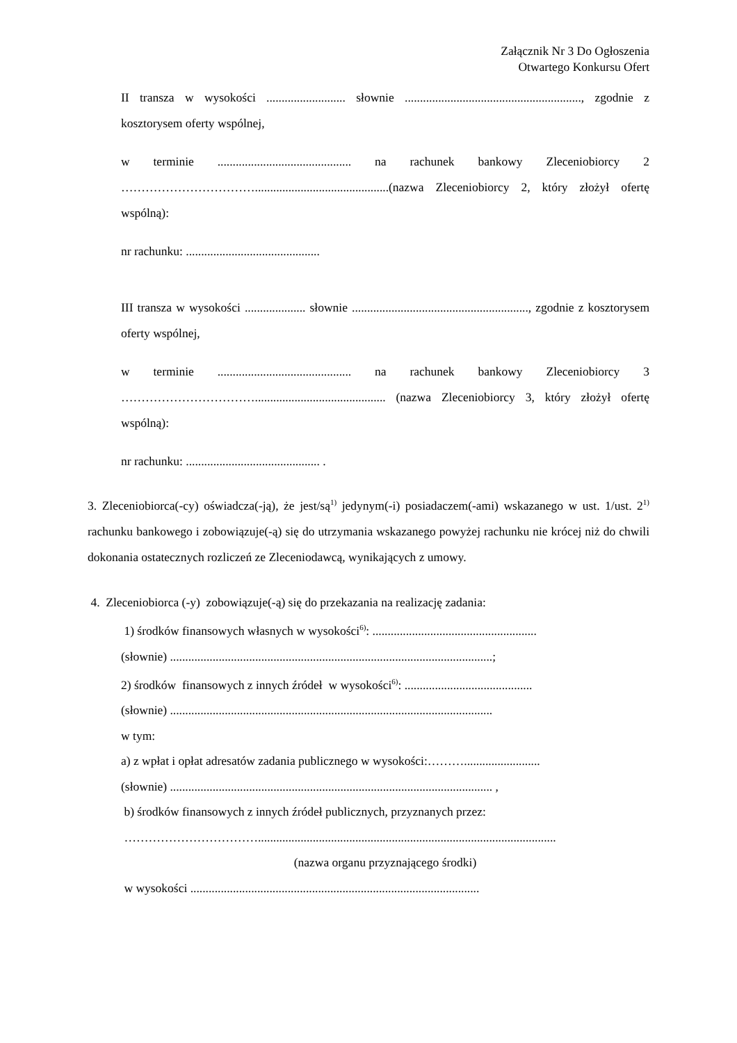Załącznik Nr 3 Do Ogłoszenia
Otwartego Konkursu Ofert
II transza w wysokości .......................... słownie .........................................................., zgodnie z kosztorysem oferty wspólnej,
w terminie ............................................ na rachunek bankowy Zleceniobiorcy 2 ……………………………............................................(nazwa Zleceniobiorcy 2, który złożył ofertę wspólną):
nr rachunku: ............................................
III transza w wysokości .................... słownie .........................................................., zgodnie z kosztorysem oferty wspólnej,
w terminie ............................................ na rachunek bankowy Zleceniobiorcy 3 ……………………………........................................... (nazwa Zleceniobiorcy 3, który złożył ofertę wspólną):
nr rachunku: ............................................ .
3. Zleceniobiorca(-cy) oświadcza(-ją), że jest/są<sup>1)</sup> jedynym(-i) posiadaczem(-ami) wskazanego w ust. 1/ust. 2<sup>1)</sup> rachunku bankowego i zobowiązuje(-ą) się do utrzymania wskazanego powyżej rachunku nie krócej niż do chwili dokonania ostatecznych rozliczeń ze Zleceniodawcą, wynikających z umowy.
4. Zleceniobiorca (-y) zobowiązuje(-ą) się do przekazania na realizację zadania:
1) środków finansowych własnych w wysokości<sup>6)</sup>: ......................................................
(słownie) ..........................................................................................................;
2) środków finansowych z innych źródeł w wysokości<sup>6)</sup>: ..........................................
(słownie) ..........................................................................................................
w tym:
a) z wpłat i opłat adresatów zadania publicznego w wysokości:……….........................
(słownie) .......................................................................................................... ,
b) środków finansowych z innych źródeł publicznych, przyznanych przez:
……………………………..................................................................................................
(nazwa organu przyznającego środki)
w wysokości ...............................................................................................